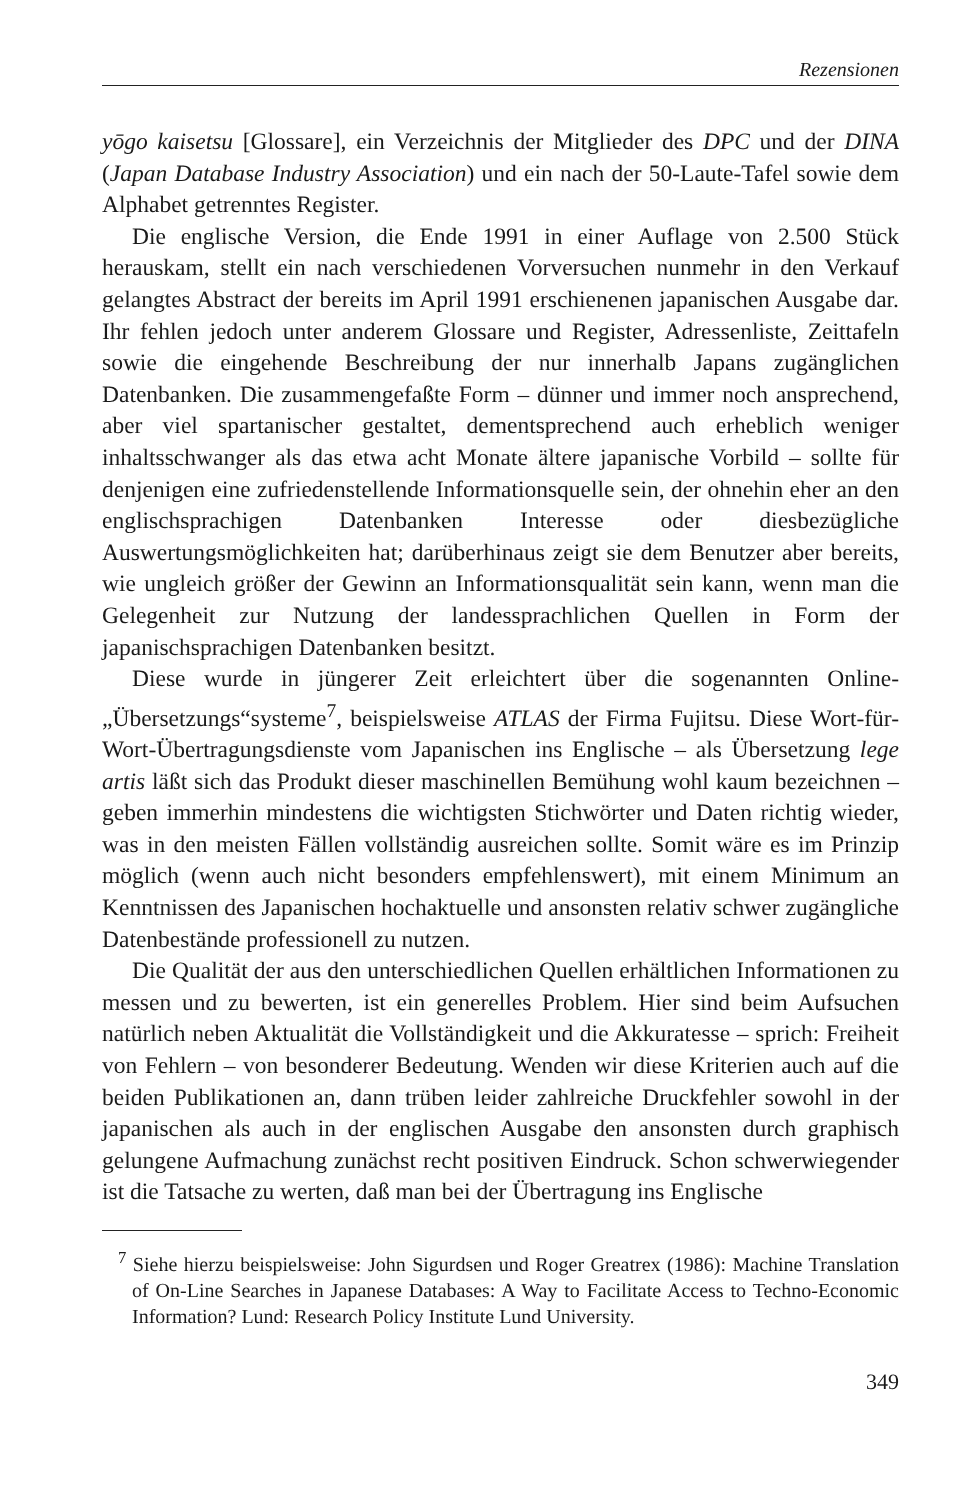Rezensionen
yōgo kaisetsu [Glossare], ein Verzeichnis der Mitglieder des DPC und der DINA (Japan Database Industry Association) und ein nach der 50-Laute-Tafel sowie dem Alphabet getrenntes Register.
Die englische Version, die Ende 1991 in einer Auflage von 2.500 Stück herauskam, stellt ein nach verschiedenen Vorversuchen nunmehr in den Verkauf gelangtes Abstract der bereits im April 1991 erschienenen japanischen Ausgabe dar. Ihr fehlen jedoch unter anderem Glossare und Register, Adressenliste, Zeittafeln sowie die eingehende Beschreibung der nur innerhalb Japans zugänglichen Datenbanken. Die zusammengefaßte Form – dünner und immer noch ansprechend, aber viel spartanischer gestaltet, dementsprechend auch erheblich weniger inhaltsschwanger als das etwa acht Monate ältere japanische Vorbild – sollte für denjenigen eine zufriedenstellende Informationsquelle sein, der ohnehin eher an den englischsprachigen Datenbanken Interesse oder diesbezügliche Auswertungsmöglichkeiten hat; darüberhinaus zeigt sie dem Benutzer aber bereits, wie ungleich größer der Gewinn an Informationsqualität sein kann, wenn man die Gelegenheit zur Nutzung der landessprachlichen Quellen in Form der japanischsprachigen Datenbanken besitzt.
Diese wurde in jüngerer Zeit erleichtert über die sogenannten Online-„Übersetzungs“systeme<sup>7</sup>, beispielsweise ATLAS der Firma Fujitsu. Diese Wort-für-Wort-Übertragungsdienste vom Japanischen ins Englische – als Übersetzung lege artis läßt sich das Produkt dieser maschinellen Bemühung wohl kaum bezeichnen – geben immerhin mindestens die wichtigsten Stichwörter und Daten richtig wieder, was in den meisten Fällen vollständig ausreichen sollte. Somit wäre es im Prinzip möglich (wenn auch nicht besonders empfehlenswert), mit einem Minimum an Kenntnissen des Japanischen hochaktuelle und ansonsten relativ schwer zugängliche Datenbestände professionell zu nutzen.
Die Qualität der aus den unterschiedlichen Quellen erhältlichen Informationen zu messen und zu bewerten, ist ein generelles Problem. Hier sind beim Aufsuchen natürlich neben Aktualität die Vollständigkeit und die Akkuratesse – sprich: Freiheit von Fehlern – von besonderer Bedeutung. Wenden wir diese Kriterien auch auf die beiden Publikationen an, dann trüben leider zahlreiche Druckfehler sowohl in der japanischen als auch in der englischen Ausgabe den ansonsten durch graphisch gelungene Aufmachung zunächst recht positiven Eindruck. Schon schwerwiegender ist die Tatsache zu werten, daß man bei der Übertragung ins Englische
<sup>7</sup> Siehe hierzu beispielsweise: John Sigurdsen und Roger Greatrex (1986): Machine Translation of On-Line Searches in Japanese Databases: A Way to Facilitate Access to Techno-Economic Information? Lund: Research Policy Institute Lund University.
349